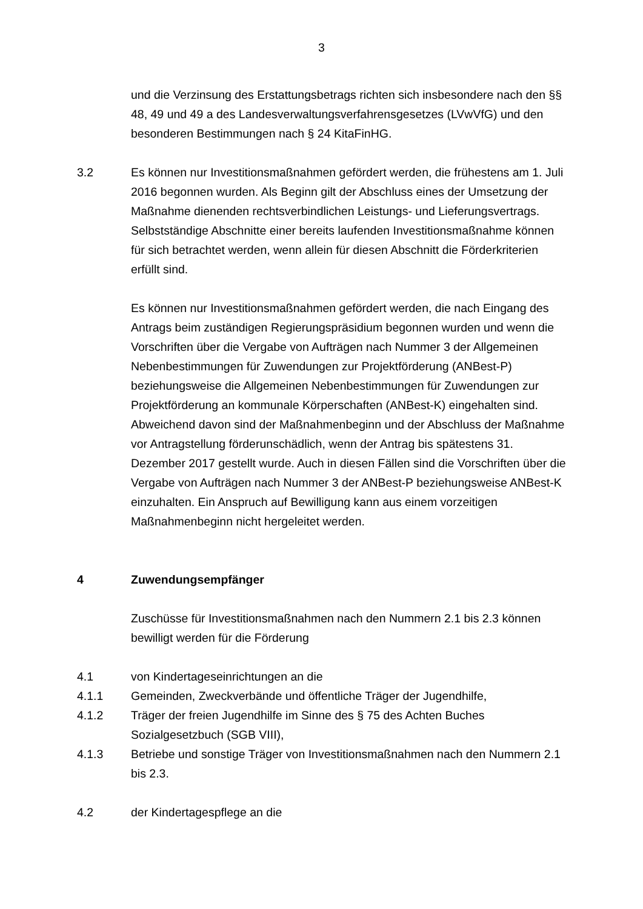3
und die Verzinsung des Erstattungsbetrags richten sich insbesondere nach den §§ 48, 49 und 49 a des Landesverwaltungsverfahrensgesetzes (LVwVfG) und den besonderen Bestimmungen nach § 24 KitaFinHG.
3.2 Es können nur Investitionsmaßnahmen gefördert werden, die frühestens am 1. Juli 2016 begonnen wurden. Als Beginn gilt der Abschluss eines der Umsetzung der Maßnahme dienenden rechtsverbindlichen Leistungs- und Lieferungsvertrags. Selbstständige Abschnitte einer bereits laufenden Investitionsmaßnahme können für sich betrachtet werden, wenn allein für diesen Abschnitt die Förderkriterien erfüllt sind.
Es können nur Investitionsmaßnahmen gefördert werden, die nach Eingang des Antrags beim zuständigen Regierungspräsidium begonnen wurden und wenn die Vorschriften über die Vergabe von Aufträgen nach Nummer 3 der Allgemeinen Nebenbestimmungen für Zuwendungen zur Projektförderung (ANBest-P) beziehungsweise die Allgemeinen Nebenbestimmungen für Zuwendungen zur Projektförderung an kommunale Körperschaften (ANBest-K) eingehalten sind. Abweichend davon sind der Maßnahmenbeginn und der Abschluss der Maßnahme vor Antragstellung förderunschädlich, wenn der Antrag bis spätestens 31. Dezember 2017 gestellt wurde. Auch in diesen Fällen sind die Vorschriften über die Vergabe von Aufträgen nach Nummer 3 der ANBest-P beziehungsweise ANBest-K einzuhalten. Ein Anspruch auf Bewilligung kann aus einem vorzeitigen Maßnahmenbeginn nicht hergeleitet werden.
4 Zuwendungsempfänger
Zuschüsse für Investitionsmaßnahmen nach den Nummern 2.1 bis 2.3 können bewilligt werden für die Förderung
4.1 von Kindertageseinrichtungen an die
4.1.1 Gemeinden, Zweckverbände und öffentliche Träger der Jugendhilfe,
4.1.2 Träger der freien Jugendhilfe im Sinne des § 75 des Achten Buches Sozialgesetzbuch (SGB VIII),
4.1.3 Betriebe und sonstige Träger von Investitionsmaßnahmen nach den Nummern 2.1 bis 2.3.
4.2 der Kindertagespflege an die